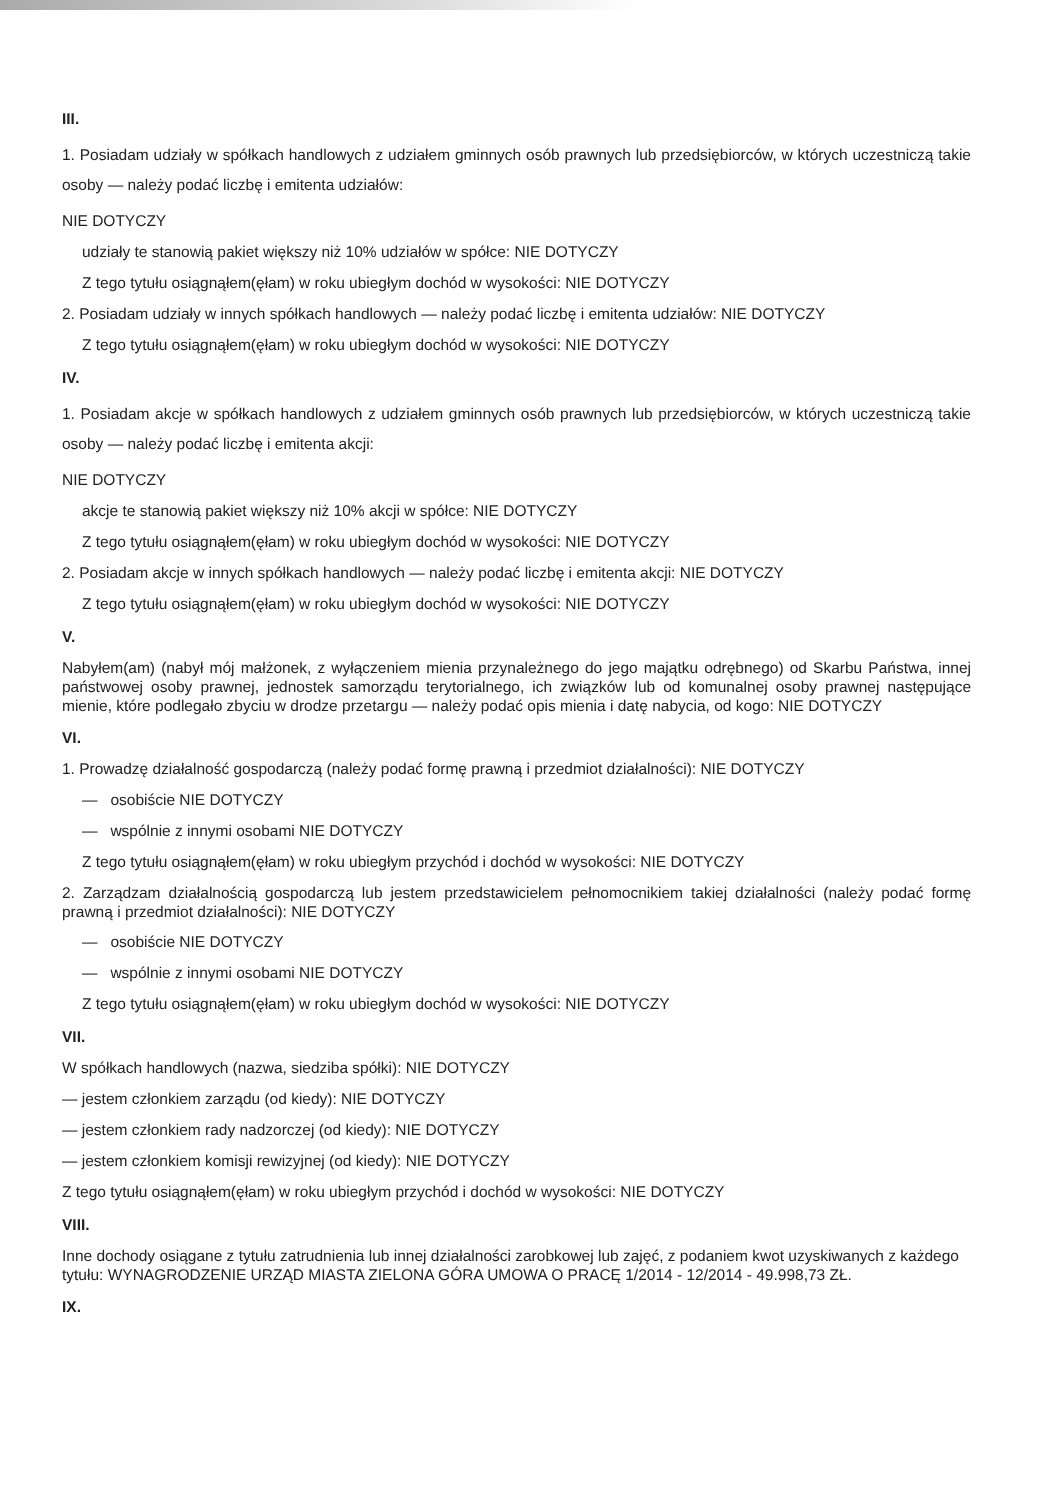III.
1. Posiadam udziały w spółkach handlowych z udziałem gminnych osób prawnych lub przedsiębiorców, w których uczestniczą takie osoby — należy podać liczbę i emitenta udziałów:
NIE DOTYCZY
udziały te stanowią pakiet większy niż 10% udziałów w spółce: NIE DOTYCZY
Z tego tytułu osiągnąłem(ęłam) w roku ubiegłym dochód w wysokości: NIE DOTYCZY
2. Posiadam udziały w innych spółkach handlowych — należy podać liczbę i emitenta udziałów: NIE DOTYCZY
Z tego tytułu osiągnąłem(ęłam) w roku ubiegłym dochód w wysokości: NIE DOTYCZY
IV.
1. Posiadam akcje w spółkach handlowych z udziałem gminnych osób prawnych lub przedsiębiorców, w których uczestniczą takie osoby — należy podać liczbę i emitenta akcji:
NIE DOTYCZY
akcje te stanowią pakiet większy niż 10% akcji w spółce: NIE DOTYCZY
Z tego tytułu osiągnąłem(ęłam) w roku ubiegłym dochód w wysokości: NIE DOTYCZY
2. Posiadam akcje w innych spółkach handlowych — należy podać liczbę i emitenta akcji: NIE DOTYCZY
Z tego tytułu osiągnąłem(ęłam) w roku ubiegłym dochód w wysokości: NIE DOTYCZY
V.
Nabyłem(am) (nabył mój małżonek, z wyłączeniem mienia przynależnego do jego majątku odrębnego) od Skarbu Państwa, innej państwowej osoby prawnej, jednostek samorządu terytorialnego, ich związków lub od komunalnej osoby prawnej następujące mienie, które podlegało zbyciu w drodze przetargu — należy podać opis mienia i datę nabycia, od kogo: NIE DOTYCZY
VI.
1. Prowadzę działalność gospodarczą (należy podać formę prawną i przedmiot działalności): NIE DOTYCZY
— osobiście NIE DOTYCZY
— wspólnie z innymi osobami NIE DOTYCZY
Z tego tytułu osiągnąłem(ęłam) w roku ubiegłym przychód i dochód w wysokości: NIE DOTYCZY
2. Zarządzam działalnością gospodarczą lub jestem przedstawicielem pełnomocnikiem takiej działalności (należy podać formę prawną i przedmiot działalności): NIE DOTYCZY
— osobiście NIE DOTYCZY
— wspólnie z innymi osobami NIE DOTYCZY
Z tego tytułu osiągnąłem(ęłam) w roku ubiegłym dochód w wysokości: NIE DOTYCZY
VII.
W spółkach handlowych (nazwa, siedziba spółki): NIE DOTYCZY
— jestem członkiem zarządu (od kiedy): NIE DOTYCZY
— jestem członkiem rady nadzorczej (od kiedy): NIE DOTYCZY
— jestem członkiem komisji rewizyjnej (od kiedy): NIE DOTYCZY
Z tego tytułu osiągnąłem(ęłam) w roku ubiegłym przychód i dochód w wysokości: NIE DOTYCZY
VIII.
Inne dochody osiągane z tytułu zatrudnienia lub innej działalności zarobkowej lub zajęć, z podaniem kwot uzyskiwanych z każdego tytułu: WYNAGRODZENIE URZĄD MIASTA ZIELONA GÓRA UMOWA O PRACĘ 1/2014 - 12/2014 - 49.998,73 ZŁ.
IX.